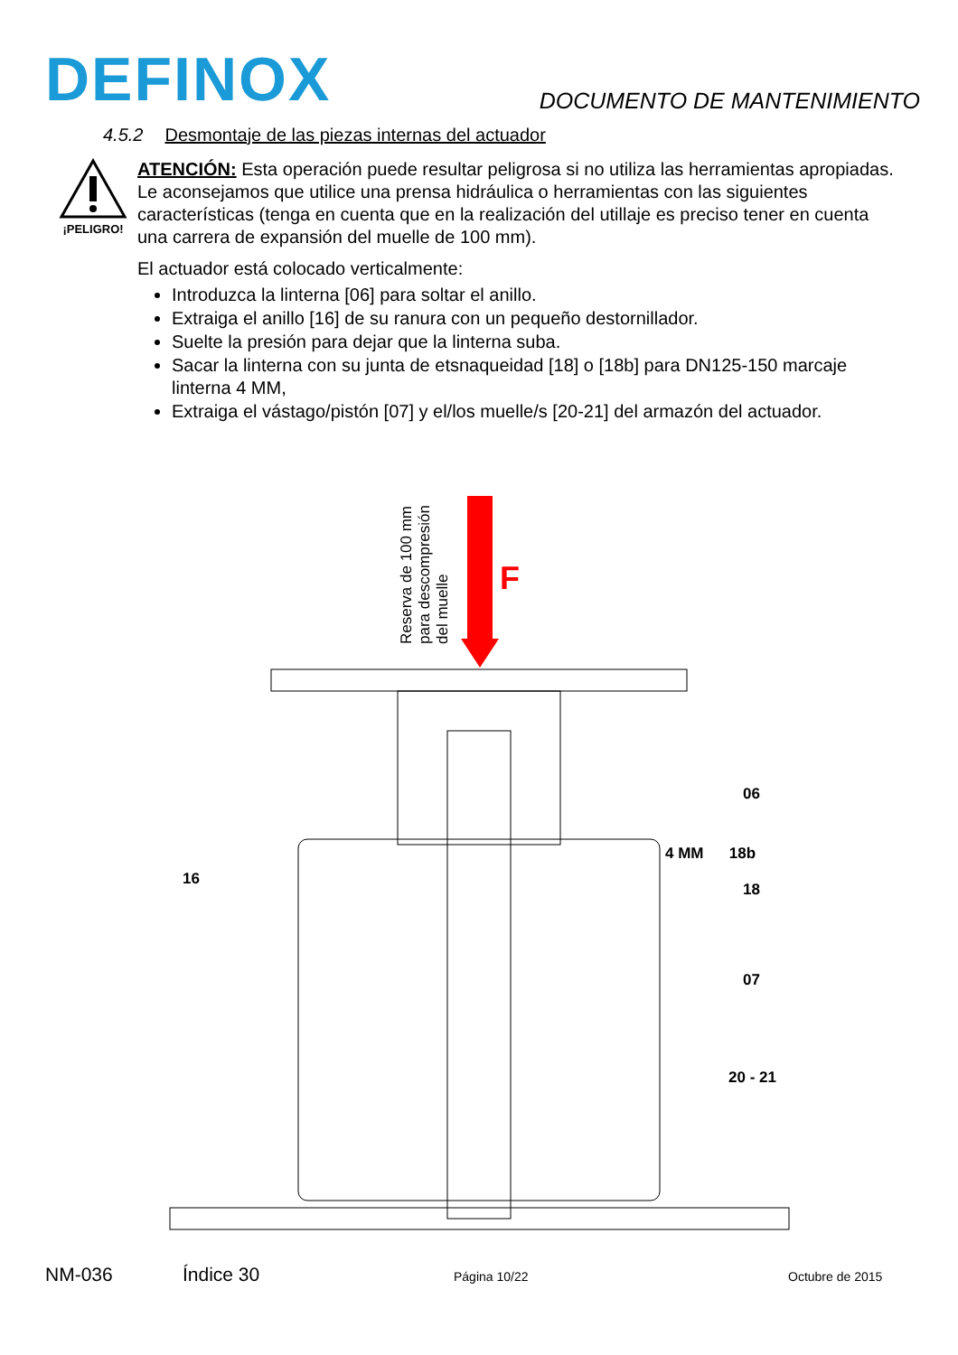DEFINOX
DOCUMENTO DE MANTENIMIENTO
4.5.2 Desmontaje de las piezas internas del actuador
¡PELIGRO!
ATENCIÓN: Esta operación puede resultar peligrosa si no utiliza las herramientas apropiadas. Le aconsejamos que utilice una prensa hidráulica o herramientas con las siguientes características (tenga en cuenta que en la realización del utillaje es preciso tener en cuenta una carrera de expansión del muelle de 100 mm).
El actuador está colocado verticalmente:
Introduzca la linterna [06] para soltar el anillo.
Extraiga el anillo [16] de su ranura con un pequeño destornillador.
Suelte la presión para dejar que la linterna suba.
Sacar la linterna con su junta de etsnaqueidad [18] o [18b] para DN125-150 marcaje linterna 4 MM,
Extraiga el vástago/pistón [07] y el/los muelle/s [20-21] del armazón del actuador.
Reserva de 100 mm
para descompresión
del muelle
F
06
4 MM 18b
16
18
07
20 - 21
NM-036 Índice 30 Página 10/22 Octubre de 2015